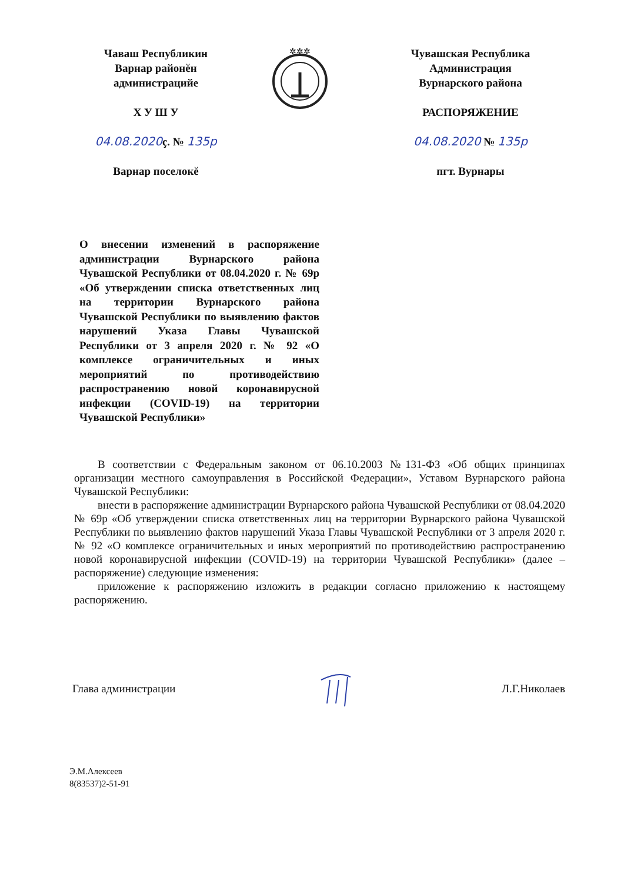Чаваш Республикин
Варнар районĕн
администрацийе
Х У Ш У
04.08.2020ç. № 135р
Варнар поселокĕ
✲✲✲
Чувашская Республика
Администрация
Вурнарского района
РАСПОРЯЖЕНИЕ
04.08.2020 № 135р
пгт. Вурнары
О внесении изменений в распоряжение администрации Вурнарского района Чувашской Республики от 08.04.2020 г. № 69р «Об утверждении списка ответственных лиц на территории Вурнарского района Чувашской Республики по выявлению фактов нарушений Указа Главы Чувашской Республики от 3 апреля 2020 г. № 92 «О комплексе ограничительных и иных мероприятий по противодействию распространению новой коронавирусной инфекции (COVID-19) на территории Чувашской Республики»
В соответствии с Федеральным законом от 06.10.2003 №131-ФЗ «Об общих принципах организации местного самоуправления в Российской Федерации», Уставом Вурнарского района Чувашской Республики:
внести в распоряжение администрации Вурнарского района Чувашской Республики от 08.04.2020 № 69р «Об утверждении списка ответственных лиц на территории Вурнарского района Чувашской Республики по выявлению фактов нарушений Указа Главы Чувашской Республики от 3 апреля 2020 г. № 92 «О комплексе ограничительных и иных мероприятий по противодействию распространению новой коронавирусной инфекции (COVID-19) на территории Чувашской Республики» (далее – распоряжение) следующие изменения:
приложение к распоряжению изложить в редакции согласно приложению к настоящему распоряжению.
Глава администрации Л.Г.Николаев
Э.М.Алексеев
8(83537)2-51-91